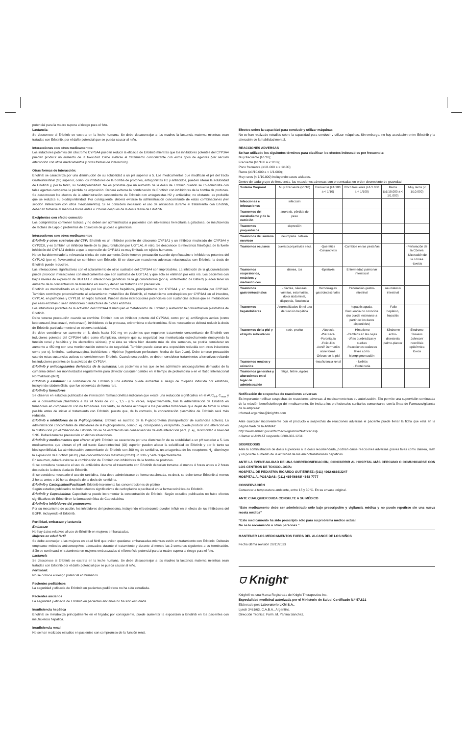potencial para la madre supera al riesgo para el feto.
Lactancia:
Se desconoce si Erlotinib se excreta en la leche humana. Se debe desaconsejar a las madres la lactancia materna mientras sean tratadas con Erlotinib, por el daño potencial que se pueda causar al niño.
Interacciones con otros medicamentos:
Los inductores potentes del citocromo CYP3A4 pueden reducir la eficacia de Erlotinib mientras que los inhibidores potentes del CYP3A4 pueden producir un aumento de la toxicidad. Debe evitarse el tratamiento concomitante con estos tipos de agentes (ver sección Interacción con otros medicamentos y otras formas de interacción).
Otras formas de interacción:
Erlotinib se caracteriza por una disminución de su solubilidad a un pH superior a 5. Los medicamentos que modifican el pH del tracto Gastrointestinal (GI) superior, como los inhibidores de la bomba de protones, antagonistas H2 y antiácidos, pueden alterar la solubilidad de Erlotinib y, por lo tanto, su biodisponibilidad. No es probable que un aumento de la dosis de Erlotinib cuando se co-administre con tales agentes compense la pérdida de exposición. Deberá evitarse la combinación de Erlotinib con inhibidores de la bomba de protones. Se desconocen los efectos de la administración concomitante de Erlotinib con antagonistas H2 y antiácidos; no obstante, es probable que se reduzca su biodisponibilidad. Por consiguiente, deberá evitarse la administración concomitante de estas combinaciones (ver sección Interacción con otros medicamentos). Si se considera necesario el uso de antiácidos durante el tratamiento con Erlotinib, deberían tomarse al menos 4 horas antes o 2 horas después de la dosis diaria de Erlotinib.
Excipientes con efecto conocido
Los comprimidos contienen lactosa y no deben ser administrados a pacientes con intolerancia hereditaria a galactosa, de insuficiencia de lactasa de Lapp o problemas de absorción de glucosa o galactosa.
Interacciones con otros medicamentos
Erlotinib y otros sustratos del CYP: Erlotinib es un inhibidor potente del citocromo CYP1A1 y un inhibidor moderado del CYP3A4 y CYP2C8, y es también un inhibidor fuerte de la glucuronidación por UGT1A1 in vitro. Se desconoce la relevancia fisiológica de la fuerte inhibición del CYP1A1 debido a que la expresión de CYP1A1 es muy limitada en tejidos humanos.
No se ha determinado la relevancia clínica de este aumento. Debe tenerse precaución cuando ciprofloxacino o inhibidores potentes del CYP1A2 (por ej. fluvoxamina) se combinen con Erlotinib. Si se observan reacciones adversas relacionadas con Erlotinib, la dosis de Erlotinib puede reducirse.
Las interacciones significativas con el aclaramiento de otros sustratos del CYP3A4 son improbables. La inhibición de la glucuronidación puede provocar interacciones con medicamentos que son sustratos de UGT1A1 y que sólo se eliminan por esta vía. Los pacientes con bajos niveles de expresión de UGT1A1 o alteraciones genéticas de la glucuronidación (por ej. enfermedad de Gilbert) pueden tener un aumento de la concentración de bilirrubina en suero y deben ser tratados con precaución.
Erlotinib es metabolizado en el hígado por los citocromos hepáticos, principalmente por CYP3A4 y en menor medida por CYP1A2. También contribuye potencialmente al aclaramiento metabólico de Erlotinib, el metabolismo extrahepático por CYP3A4 en el intestino, CYP1A1 en pulmones y CYP1B1 en tejido tumoral. Pueden darse interacciones potenciales con sustancias activas que se metabolicen por esas enzimas o sean inhibidores o inductores de dichas enzimas.
Los inhibidores potentes de la actividad del CYP3A4 disminuyen el metabolismo de Erlotinib y aumentan la concentración plasmática de Erlotinib.
Debe tenerse precaución cuando se combine Erlotinib con un inhibidor potente del CYP3A4, como por ej. antifúngicos azoles (como ketoconazol, itraconazol, voriconazol), inhibidores de la proteasa, eritromicina o claritromicina. Si es necesario se deberá reducir la dosis de Erlotinib, particularmente si se observa toxicidad.
Se debe considerar un aumento en la dosis hasta 300 mg en pacientes que requieren tratamiento concomitante de Erlotinib con inductores potentes del CYP3A4 tales como rifampicina, siempre que su seguridad sea monitorizada estrechamente (incluyendo la función renal y hepática y los electrolitos séricos), y si ésta se tolera bien durante más de dos semanas, se podría considerar un aumento a 450 mg con una monitorización estrecha de seguridad. También puede darse una exposición reducida con otros inductores como por ej. fenitoína, carbamazepina, barbitúricos o Hipérico (hypericum perforatum, hierba de San Juan). Debe tenerse precaución cuando estas sustancias activas se combinen con Erlotinib. Cuando sea posible, se deben considerar tratamientos alternativos evitando los inductores potentes de la actividad del CYP3A4.
Erlotinib y anticoagulantes derivados de la cumarina: Los pacientes a los que se les administre anticoagulantes derivados de la cumarina deben ser monitorizados regularmente para detectar cualquier cambio en el tiempo de protrombina o en el Ratio Internacional Normalizado (INR).
Erlotinib y estatinas: La combinación de Erlotinib y una estatina puede aumentar el riesgo de miopatía inducida por estatinas, incluyendo rabdomiólisis, que fue observada de forma rara.
Erlotinib y fumadores
Se observó en estudios publicados de interacción farmacocinética indicaron que existe una reducción significativa en el AUC<sub>inf</sub>, C<sub>max</sub> y en la concentración plasmática a las 24 horas de 2,8 -, 1,5 - y 9- veces, respectivamente, tras la administración de Erlotinib en fumadores en comparación con no fumadores. Por tanto, se debería aconsejar a los pacientes fumadores que dejen de fumar lo antes posible antes de iniciar el tratamiento con Erlotinib, puesto que, de lo contrario, la concentración plasmática de Erlotinib será más reducida.
Erlotinib e inhibidores de la P-glicoproteína: Erlotinib es sustrato de la P-glicoproteína (transportador de sustancias activas). La administración concomitante de inhibidores de la P-glicoproteína, como p. ej. ciclosporina y verapamilo, puede producir una alteración en la distribución y/o eliminación de Erlotinib. No se ha establecido las consecuencias de esta interacción para, p. ej., la toxicidad a nivel del SNC. Deberá tenerse precaución en dichas situaciones.
Erlotinib y medicamentos que alteran el pH: Erlotinib se caracteriza por una disminución de su solubilidad a un pH superior a 5. Los medicamentos que alteran el pH del tracto Gastrointestinal (GI) superior pueden alterar la solubilidad de Erlotinib y por lo tanto su biodisponibilidad. La administración concomitante de Erlotinib con 300 mg de ranitidina, un antagonista de los receptores H<sub>2</sub>, disminuye la exposición de Erlotinib (AUC) y las concentraciones máximas [Cmáx] un 33% y 54% respectivamente.
En resumen, deberá evitarse la combinación de Erlotinib con inhibidores de la bomba de protones.
Si se considera necesario el uso de antiácidos durante el tratamiento con Erlotinib deberían tomarse al menos 4 horas antes o 2 horas después de la dosis diaria de Erlotinib.
Si se considera necesario el uso de ranitidina, ésta debe administrarse de forma escalonada, es decir, se debe tomar Erlotinib al menos 2 horas antes o 10 horas después de la dosis de ranitidina.
Erlotinib y Carboplatino/Paclitaxel: Erlotinib incrementa las concentraciones de platino.
Según estudios publicados no hubo efectos significativos de carboplatino o paclitaxel en la farmacocinética de Erlotinib.
Erlotinib y Capecitabina: Capecitabina puede incrementar la concentración de Erlotinib. Según estudios publicados no hubo efectos significativos de Erlotinib en la farmacocinética de Capecitabina.
Erlotinib e inhibidores del proteosoma
Por su mecanismo de acción, los inhibidores del proteosoma, incluyendo el bortezomib pueden influir en el efecto de los inhibidores del EGFR, incluyendo el Erlotinib.
Fertilidad, embarazo y lactancia
Embarazo
No hay datos relativos al uso de Erlotinib en mujeres embarazadas.
Mujeres en edad fértil
Se debe aconsejar a las mujeres en edad fértil que eviten quedarse embarazadas mientras estén en tratamiento con Erlotinib. Deberán emplearse métodos anticonceptivos adecuados durante el tratamiento y durante al menos las 2 semanas siguientes a su terminación. Sólo se continuará el tratamiento en mujeres embarazadas si el beneficio potencial para la madre supera al riesgo para el feto.
Lactancia
Se desconoce si Erlotinib se excreta en la leche humana. Se debe desaconsejar a las madres la lactancia materna mientras sean tratadas con Erlotinib por el daño potencial que se pueda causar al niño.
Fertilidad:
No se conoce el riesgo potencial en humanos
Pacientes pediátricos
La seguridad y eficacia de Erlotinib en pacientes pediátricos no ha sido estudiada.
Pacientes ancianos
La seguridad y eficacia de Erlotinib en pacientes ancianos no ha sido estudiada.
Insuficiencia hepática
Erlotinib se metaboliza principalmente en el hígado; por consiguiente, puede aumentar la exposición a Erlotinib en los pacientes con insuficiencia hepática.
Insuficiencia renal
No se han realizado estudios en pacientes con compromiso de la función renal.
Efectos sobre la capacidad para conducir y utilizar máquinas
No se han realizado estudios sobre la capacidad para conducir y utilizar máquinas. Sin embargo, no hay asociación entre Erlotinib y la alteración de la habilidad mental.
REACCIONES ADVERSAS
Se han utilizado los siguientes términos para clasificar los efectos indeseables por frecuencia:
Muy frecuente (≥1/10);
Frecuente (≥1/100 a < 1/10);
Poco frecuente (≥1/1.000 a < 1/100);
Raros (≥1/10.000 a < 1/1.000);
Muy raros (< 1/10.000) incluyendo casos aislados.
Dentro de cada grupo de frecuencia, las reacciones adversas son presentadas en orden decreciente de gravedad
| Sistema Corporal | Muy Frecuente (≥1/10) | Frecuente (≥1/100 a < 1/10) | Poco frecuente (≥1/1.000 a < 1/100) | Raros (≥1/10.000 a < 1/1.000) | Muy raros (< 1/10.000) |
| --- | --- | --- | --- | --- | --- |
| Infecciones e Infestaciones | infección | | | | |
| Trastornos del metabolismo y de la nutrición | anorexia, pérdida de peso | | | | |
| Trastornos psiquiátricos | depresión | | | | |
| Trastornos del sistema nervioso | neuropatía. cefalea | | | | |
| Trastornos oculares | queratoconjuntivitis seca | -Queratitis -Conjuntivitis | -Cambios en las pestañas | | -Perforación de la Córnea -Ulceración de la córnea -Uveitis |
| Trastornos respiratorios, torácicos y mediastínicos | disnea, tos | -Epistaxis | Enfermedad pulmonar intersticial | | |
| Trastornos gastrointestinales | - diarrea, náuseas, vómitos, estomatitis, dolor abdominal, dispepsia, flatulencia | Hemorragias gastrointestinales | Perforación gastro-intestinal | neumatosis intestinal | |
| Trastornos hepatobiliares | Anormalidades En el test de función hepática | | hepatitis aguda. Frecuencia no conocida (no puede estimarse a partir de los datos disponibles) | -Fallo hepático, hepatitis | |
| Trastornos de la piel y el tejido subcutáneo | rash, prurito | -Alopecia -Piel seca -Paroniquia -Foliculitis -Acné/ Dermatitis acneiforme -Grietas en la piel | -Hirsutismo -Cambios en las cejas -Uñas quebradizas y sueltas -Reacciones cutáneas leves como hiperpigmentación | -Síndrome eritro-disestesia palmo-plantar | Síndrome Stevens Johnson/ necrólisis epidérmica tóxica |
| Trastornos renales y urinarios | | -Insuficiencia renal | - Nefritis - Proteinuria | | |
| Trastornos generales y alteraciones en el lugar de administración | fatiga, fiebre, rigidez | | | | |
Notificación de sospechas de reacciones adversas
Es importante notificar sospechas de reacciones adversas al medicamento tras su autorización. Ello permite una supervisión continuada de la relación beneficio/riesgo del medicamento. Se invita a los profesionales sanitarios comunicarse con la línea de Farmacovigilancia de la empresa:
infomed.argentina@knighttx.com
Ante cualquier inconveniente con el producto o sospechas de reacciones adversas el paciente puede llenar la ficha que está en la página Web de la ANMAT:
http://www.anmat.gov.ar/farmacovigilancia/Notificar.asp
o llamar al ANMAT responde 0800-333-1234.
SOBREDOSIS
Ante la administración de dosis superiores a la dosis recomendada, podrían darse reacciones adversas graves tales como diarrea, rash y un posible aumento de la actividad de las aminotransferasas hepáticas.
ANTE LA EVENTUALIDAD DE UNA SOBREDOSIFICACIÓN, CONCURRIR AL HOSPITAL MÁS CERCANO O COMUNICARSE CON LOS CENTROS DE TOXICOLOGÍA:
HOSPITAL DE PEDIATRÍA RICARDO GUTIÉRREZ: (011) 4962-6666/2247
HOSPITAL A. POSADAS: (011) 4654/6648/ 4658-7777
CONSERVACIÓN
Conservar a temperatura ambiente, entre 15 y 30°C. En su envase original.
ANTE CUALQUIER DUDA CONSULTE A SU MÉDICO
“Este medicamento debe ser administrado sólo bajo prescripción y vigilancia médica y no puede repetirse sin una nueva receta médica”
“Este medicamento ha sido prescripto sólo para su problema médico actual.
No se lo recomiende a otras personas.”
MANTENER LOS MEDICAMENTOS FUERA DEL ALCANCE DE LOS NIÑOS
Fecha última revisión 28/11/2023
⛉ Knight<sup>®</sup>
Knight® es una Marca Registrada de Knight Therapeutics Inc.
Especialidad medicinal autorizada por el Ministerio de Salud. Certificado N.º 57.821
Elaborado por: Laboratorio LKM S.A.,
Lynch 3461/63, C.A.B.A., Argentina.
Dirección Técnica: Farm. M. Yanina Sanchez.